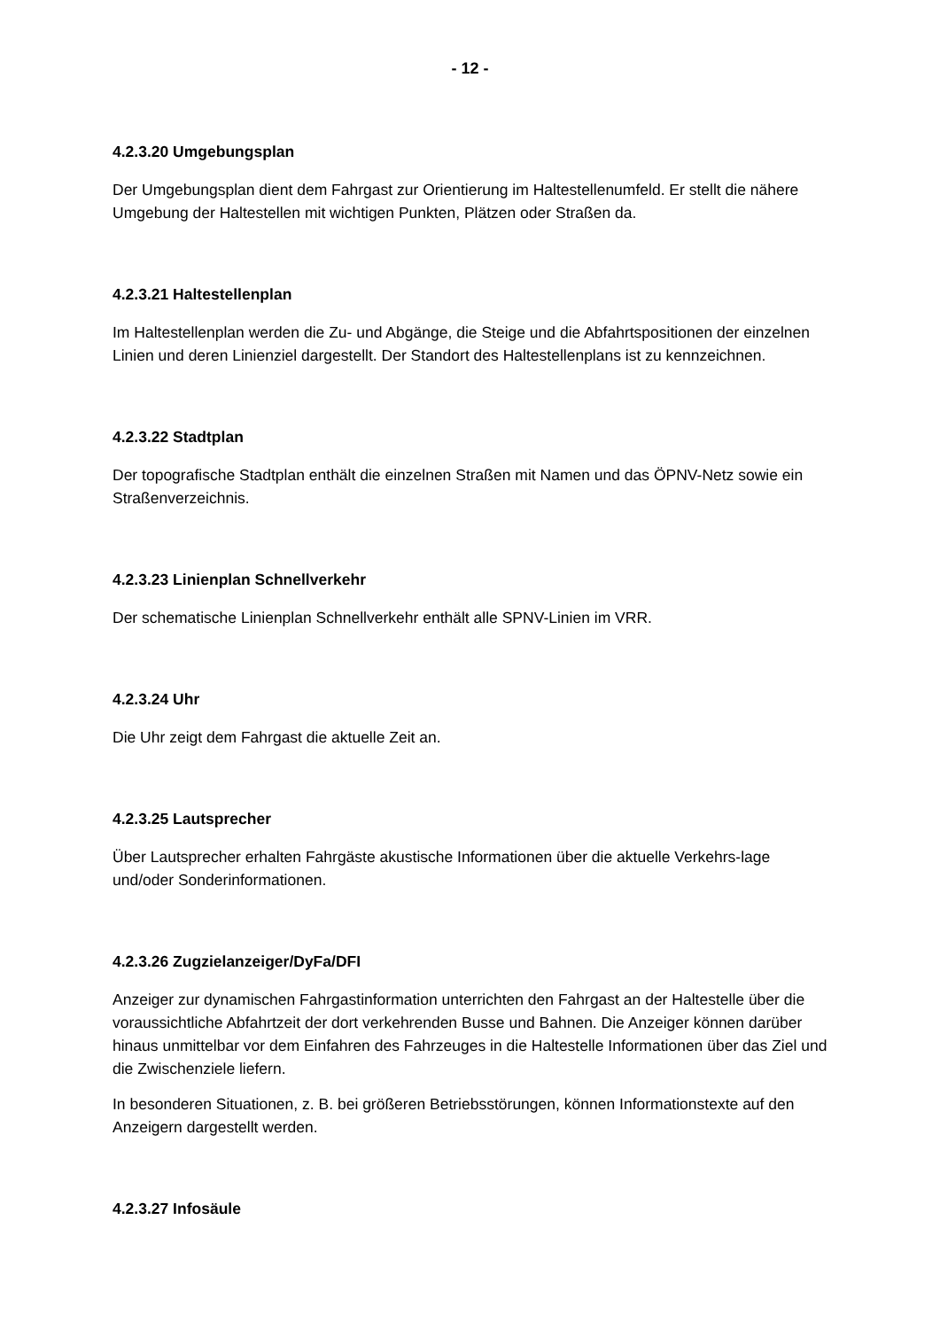- 12 -
4.2.3.20 Umgebungsplan
Der Umgebungsplan dient dem Fahrgast zur Orientierung im Haltestellenumfeld. Er stellt die nähere Umgebung der Haltestellen mit wichtigen Punkten, Plätzen oder Straßen da.
4.2.3.21 Haltestellenplan
Im Haltestellenplan werden die Zu- und Abgänge, die Steige und die Abfahrtspositionen der einzelnen Linien und deren Linienziel dargestellt. Der Standort des Haltestellenplans ist zu kennzeichnen.
4.2.3.22 Stadtplan
Der topografische Stadtplan enthält die einzelnen Straßen mit Namen und das ÖPNV-Netz sowie ein Straßenverzeichnis.
4.2.3.23 Linienplan Schnellverkehr
Der schematische Linienplan Schnellverkehr enthält alle SPNV-Linien im VRR.
4.2.3.24 Uhr
Die Uhr zeigt dem Fahrgast die aktuelle Zeit an.
4.2.3.25 Lautsprecher
Über Lautsprecher erhalten Fahrgäste akustische Informationen über die aktuelle Verkehrs-lage und/oder Sonderinformationen.
4.2.3.26 Zugzielanzeiger/DyFa/DFI
Anzeiger zur dynamischen Fahrgastinformation unterrichten den Fahrgast an der Haltestelle über die voraussichtliche Abfahrtzeit der dort verkehrenden Busse und Bahnen. Die Anzeiger können darüber hinaus unmittelbar vor dem Einfahren des Fahrzeuges in die Haltestelle Informationen über das Ziel und die Zwischenziele liefern.
In besonderen Situationen, z. B. bei größeren Betriebsstörungen, können Informationstexte auf den Anzeigern dargestellt werden.
4.2.3.27 Infosäule